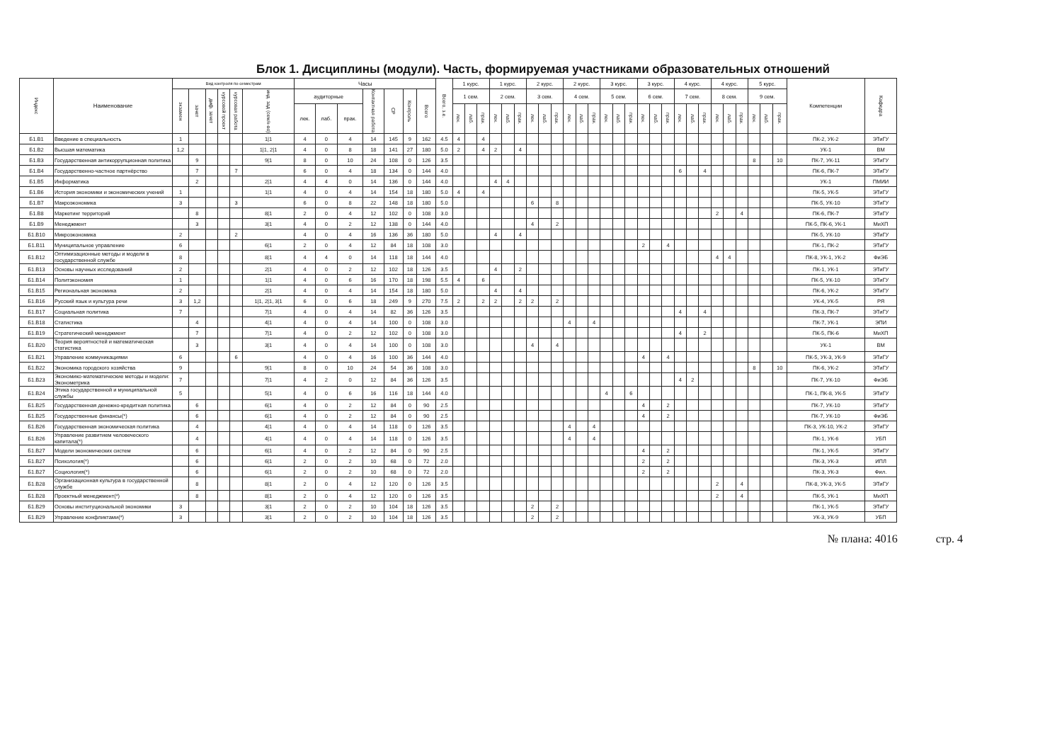Блок 1. Дисциплины (модули). Часть, формируемая участниками образовательных отношений
| Индекс | Наименование | Вид контроля по семестрам | | | | | | Часы | | | | | | | Всего, з.е. | 1 курс. | | | 1 курс. | | | 2 курс. | | | 2 курс. | | | 3 курс. | | | 3 курс. | | | 4 курс. | | | 4 курс. | | | 5 курс. | | | Компетенции | Кафедра |
| --- | --- | --- | --- | --- | --- | --- | --- | --- | --- | --- | --- | --- | --- | --- | --- | --- | --- | --- | --- | --- | --- | --- | --- | --- | --- | --- | --- | --- | --- | --- | --- | --- | --- | --- | --- | --- | --- | --- | --- | --- | --- | --- | --- | --- |
| | | экзамен | зачет | диф. зачет | курсовой проект | курсовая работа | инд. зад (сем/к-во) | аудиторные | | | Контактная работа | СР | Контроль | Всего | | 1 сем. | | | 2 сем. | | | 3 сем. | | | 4 сем. | | | 5 сем. | | | 6 сем. | | | 7 сем. | | | 8 сем. | | | 9 сем. | | | | |
| | | | | | | | | лек. | лаб. | прак. | | | | | | лек. | лаб. | прак. | лек. | лаб. | прак. | лек. | лаб. | прак. | лек. | лаб. | прак. | лек. | лаб. | прак. | лек. | лаб. | прак. | лек. | лаб. | прак. | лек. | лаб. | прак. | лек. | лаб. | прак. | | |
| Б1.В1 | Введение в специальность | 1 | | | | | 1/1 | 4 | 0 | 4 | 14 | 145 | 9 | 162 | 4.5 | 4 | | 4 | | | | | | | | | | | | | | | | | | | | | | | | | ПК-2, УК-2 | ЭТиГУ |
| Б1.В2 | Высшая математика | 1,2 | | | | | 1/1, 2/1 | 4 | 0 | 8 | 18 | 141 | 27 | 180 | 5.0 | 2 | | 4 | 2 | | 4 | | | | | | | | | | | | | | | | | | | | | | УК-1 | ВМ |
| Б1.В3 | Государственная антикоррупционная политика | | 9 | | | | 9/1 | 8 | 0 | 10 | 24 | 108 | 0 | 126 | 3.5 | | | | | | | | | | | | | | | | | | | | | | | | | 8 | | 10 | ПК-7, УК-11 | ЭТиГУ |
| Б1.В4 | Государственно-частное партнёрство | | 7 | | | 7 | | 6 | 0 | 4 | 18 | 134 | 0 | 144 | 4.0 | | | | | | | | | | | | | | | | | | | 6 | | 4 | | | | | | | ПК-6, ПК-7 | ЭТиГУ |
| Б1.В5 | Информатика | | 2 | | | | 2/1 | 4 | 4 | 0 | 14 | 136 | 0 | 144 | 4.0 | | | | 4 | 4 | | | | | | | | | | | | | | | | | | | | | | | УК-1 | ПМИИ |
| Б1.В6 | История экономики и экономических учений | 1 | | | | | 1/1 | 4 | 0 | 4 | 14 | 154 | 18 | 180 | 5.0 | 4 | | 4 | | | | | | | | | | | | | | | | | | | | | | | | | ПК-5, УК-5 | ЭТиГУ |
| Б1.В7 | Макроэкономика | 3 | | | | 3 | | 6 | 0 | 8 | 22 | 148 | 18 | 180 | 5.0 | | | | | | | 6 | | 8 | | | | | | | | | | | | | | | | | | | ПК-5, УК-10 | ЭТиГУ |
| Б1.В8 | Маркетинг территорий | | 8 | | | | 8/1 | 2 | 0 | 4 | 12 | 102 | 0 | 108 | 3.0 | | | | | | | | | | | | | | | | | | | | | | 2 | | 4 | | | | ПК-6, ПК-7 | ЭТиГУ |
| Б1.В9 | Менеджмент | | 3 | | | | 3/1 | 4 | 0 | 2 | 12 | 138 | 0 | 144 | 4.0 | | | | | | | 4 | | 2 | | | | | | | | | | | | | | | | | | | ПК-5, ПК-6, УК-1 | МиХП |
| Б1.В10 | Микроэкономика | 2 | | | | 2 | | 4 | 0 | 4 | 16 | 136 | 36 | 180 | 5.0 | | | | 4 | | 4 | | | | | | | | | | | | | | | | | | | | | | ПК-5, УК-10 | ЭТиГУ |
| Б1.В11 | Муниципальное управление | 6 | | | | | 6/1 | 2 | 0 | 4 | 12 | 84 | 18 | 108 | 3.0 | | | | | | | | | | | | | | | | 2 | | 4 | | | | | | | | | | ПК-1, ПК-2 | ЭТиГУ |
| Б1.В12 | Оптимизационные методы и модели в государственной службе | 8 | | | | | 8/1 | 4 | 4 | 0 | 14 | 118 | 18 | 144 | 4.0 | | | | | | | | | | | | | | | | | | | | | | 4 | 4 | | | | | ПК-8, УК-1, УК-2 | ФиЭБ |
| Б1.В13 | Основы научных исследований | 2 | | | | | 2/1 | 4 | 0 | 2 | 12 | 102 | 18 | 126 | 3.5 | | | | 4 | | 2 | | | | | | | | | | | | | | | | | | | | | | ПК-1, УК-1 | ЭТиГУ |
| Б1.В14 | Политэкономия | 1 | | | | | 1/1 | 4 | 0 | 6 | 16 | 170 | 18 | 198 | 5.5 | 4 | | 6 | | | | | | | | | | | | | | | | | | | | | | | | | ПК-5, УК-10 | ЭТиГУ |
| Б1.В15 | Региональная экономика | 2 | | | | | 2/1 | 4 | 0 | 4 | 14 | 154 | 18 | 180 | 5.0 | | | | 4 | | 4 | | | | | | | | | | | | | | | | | | | | | | ПК-6, УК-2 | ЭТиГУ |
| Б1.В16 | Русский язык и культура речи | 3 | 1,2 | | | | 1/1, 2/1, 3/1 | 6 | 0 | 6 | 18 | 249 | 9 | 270 | 7.5 | 2 | | 2 | 2 | | 2 | 2 | | 2 | | | | | | | | | | | | | | | | | | | УК-4, УК-5 | РЯ |
| Б1.В17 | Социальная политика | 7 | | | | | 7/1 | 4 | 0 | 4 | 14 | 82 | 36 | 126 | 3.5 | | | | | | | | | | | | | | | | | | | 4 | | 4 | | | | | | | ПК-3, ПК-7 | ЭТиГУ |
| Б1.В18 | Статистика | | 4 | | | | 4/1 | 4 | 0 | 4 | 14 | 100 | 0 | 108 | 3.0 | | | | | | | | | | 4 | | 4 | | | | | | | | | | | | | | | | ПК-7, УК-1 | ЭПИ |
| Б1.В19 | Стратегический менеджмент | | 7 | | | | 7/1 | 4 | 0 | 2 | 12 | 102 | 0 | 108 | 3.0 | | | | | | | | | | | | | | | | | | | 4 | | 2 | | | | | | | ПК-5, ПК-6 | МиХП |
| Б1.В20 | Теория вероятностей и математическая статистика | | 3 | | | | 3/1 | 4 | 0 | 4 | 14 | 100 | 0 | 108 | 3.0 | | | | | | | 4 | | 4 | | | | | | | | | | | | | | | | | | | УК-1 | ВМ |
| Б1.В21 | Управление коммуникациями | 6 | | | | 6 | | 4 | 0 | 4 | 16 | 100 | 36 | 144 | 4.0 | | | | | | | | | | | | | | | | 4 | | 4 | | | | | | | | | | ПК-5, УК-3, УК-9 | ЭТиГУ |
| Б1.В22 | Экономика городского хозяйства | 9 | | | | | 9/1 | 8 | 0 | 10 | 24 | 54 | 36 | 108 | 3.0 | | | | | | | | | | | | | | | | | | | | | | | | | 8 | | 10 | ПК-6, УК-2 | ЭТиГУ |
| Б1.В23 | Экономико-математические методы и модели: Эконометрика | 7 | | | | | 7/1 | 4 | 2 | 0 | 12 | 84 | 36 | 126 | 3.5 | | | | | | | | | | | | | | | | | | | 4 | 2 | | | | | | | | ПК-7, УК-10 | ФиЭБ |
| Б1.В24 | Этика государственной и муниципальной службы | 5 | | | | | 5/1 | 4 | 0 | 6 | 16 | 116 | 18 | 144 | 4.0 | | | | | | | | | | | | | 4 | | 6 | | | | | | | | | | | | | ПК-1, ПК-8, УК-5 | ЭТиГУ |
| Б1.В25 | Государственная денежно-кредитная политика | | 6 | | | | 6/1 | 4 | 0 | 2 | 12 | 84 | 0 | 90 | 2.5 | | | | | | | | | | | | | | | | 4 | | 2 | | | | | | | | | | ПК-7, УК-10 | ЭТиГУ |
| Б1.В25 | Государственные финансы(*) | | 6 | | | | 6/1 | 4 | 0 | 2 | 12 | 84 | 0 | 90 | 2.5 | | | | | | | | | | | | | | | | 4 | | 2 | | | | | | | | | | ПК-7, УК-10 | ФиЭБ |
| Б1.В26 | Государственная экономическая политика | | 4 | | | | 4/1 | 4 | 0 | 4 | 14 | 118 | 0 | 126 | 3.5 | | | | | | | | | | 4 | | 4 | | | | | | | | | | | | | | | | ПК-3, УК-10, УК-2 | ЭТиГУ |
| Б1.В26 | Управление развитием человеческого капитала(*) | | 4 | | | | 4/1 | 4 | 0 | 4 | 14 | 118 | 0 | 126 | 3.5 | | | | | | | | | | 4 | | 4 | | | | | | | | | | | | | | | | ПК-1, УК-6 | УБП |
| Б1.В27 | Модели экономических систем | | 6 | | | | 6/1 | 4 | 0 | 2 | 12 | 84 | 0 | 90 | 2.5 | | | | | | | | | | | | | | | | 4 | | 2 | | | | | | | | | | ПК-1, УК-5 | ЭТиГУ |
| Б1.В27 | Психология(*) | | 6 | | | | 6/1 | 2 | 0 | 2 | 10 | 68 | 0 | 72 | 2.0 | | | | | | | | | | | | | | | | 2 | | 2 | | | | | | | | | | ПК-3, УК-3 | ИПЛ |
| Б1.В27 | Социология(*) | | 6 | | | | 6/1 | 2 | 0 | 2 | 10 | 68 | 0 | 72 | 2.0 | | | | | | | | | | | | | | | | 2 | | 2 | | | | | | | | | | ПК-3, УК-3 | Фил. |
| Б1.В28 | Организационная культура в государственной службе | | 8 | | | | 8/1 | 2 | 0 | 4 | 12 | 120 | 0 | 126 | 3.5 | | | | | | | | | | | | | | | | | | | | | | 2 | | 4 | | | | ПК-8, УК-3, УК-5 | ЭТиГУ |
| Б1.В28 | Проектный менеджмент(*) | | 8 | | | | 8/1 | 2 | 0 | 4 | 12 | 120 | 0 | 126 | 3.5 | | | | | | | | | | | | | | | | | | | | | | 2 | | 4 | | | | ПК-5, УК-1 | МиХП |
| Б1.В29 | Основы институциональной экономики | 3 | | | | | 3/1 | 2 | 0 | 2 | 10 | 104 | 18 | 126 | 3.5 | | | | | | | 2 | | 2 | | | | | | | | | | | | | | | | | | | ПК-1, УК-5 | ЭТиГУ |
| Б1.В29 | Управление конфликтами(*) | 3 | | | | | 3/1 | 2 | 0 | 2 | 10 | 104 | 18 | 126 | 3.5 | | | | | | | 2 | | 2 | | | | | | | | | | | | | | | | | | | УК-3, УК-9 | УБП |
№ плана: 4016 стр. 4